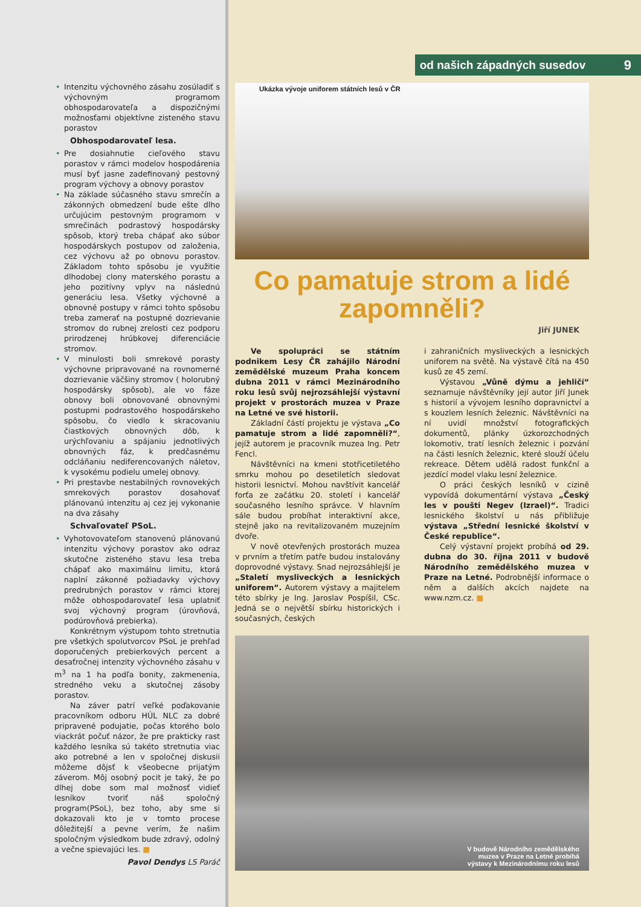• Intenzitu výchovného zásahu zosúladiť s výchovným programom obhospodarovateľa a dispozičnými možnosťami objektívne zisteného stavu porastov
Obhospodarovateľ lesa.
• Pre dosiahnutie cieľového stavu porastov v rámci modelov hospodárenia musí byť jasne zadefinovaný pestovný program výchovy a obnovy porastov
• Na základe súčasného stavu smrečín a zákonných obmedzení bude ešte dlho určujúcim pestovným programom v smrečinách podrastový hospodársky spôsob, ktorý treba chápať ako súbor hospodárskych postupov od založenia, cez výchovu až po obnovu porastov. Základom tohto spôsobu je využitie dlhodobej clony materského porastu a jeho pozitívny vplyv na následnú generáciu lesa. Všetky výchovné a obnovné postupy v rámci tohto spôsobu treba zamerať na postupné dozrievanie stromov do rubnej zrelosti cez podporu prirodzenej hrúbkovej diferenciácie stromov.
• V minulosti boli smrekové porasty výchovne pripravované na rovnomerné dozrievanie väčšiny stromov ( holorubný hospodársky spôsob), ale vo fáze obnovy boli obnovované obnovnými postupmi podrastového hospodárskeho spôsobu, čo viedlo k skracovaniu čiastkových obnovných dôb, k urýchľovaniu a spájaniu jednotlivých obnovných fáz, k predčasnému odcláňaniu nediferencovaných náletov, k vysokému podielu umelej obnovy.
• Pri prestavbe nestabilných rovnovekých smrekových porastov dosahovať plánovanú intenzitu aj cez jej vykonanie na dva zásahy
Schvaľovateľ PSoL.
• Vyhotovovateľom stanovenú plánovanú intenzitu výchovy porastov ako odraz skutočne zisteného stavu lesa treba chápať ako maximálnu limitu, ktorá naplní zákonné požiadavky výchovy predrubných porastov v rámci ktorej môže obhospodarovateľ lesa uplatniť svoj výchovný program (úrovňová, podúrovňová prebierka).
Konkrétnym výstupom tohto stretnutia pre všetkých spolutvorcov PSoL je prehľad doporučených prebierkových percent a desaťročnej intenzity výchovného zásahu v m<sup>3</sup> na 1 ha podľa bonity, zakmenenia, stredného veku a skutočnej zásoby porastov.
Na záver patrí veľké poďakovanie pracovníkom odboru HÚL NLC za dobré pripravené podujatie, počas ktorého bolo viackrát počuť názor, že pre prakticky rast každého lesníka sú takéto stretnutia viac ako potrebné a len v spoločnej diskusii môžeme dôjsť k všeobecne prijatým záverom. Môj osobný pocit je taký, že po dlhej dobe som mal možnosť vidieť lesníkov tvoriť náš spoločný program(PSoL), bez toho, aby sme si dokazovali kto je v tomto procese dôležitejší a pevne verím, že našim spoločným výsledkom bude zdravý, odolný a večne spievajúci les. ■
Pavol Dendys LS Paráč
od našich západných susedov 9
Ukázka vývoje uniforem státních lesů v ČR
Co pamatuje strom a lidé zapomněli?
Jiří JUNEK
Ve spolupráci se státním podnikem Lesy ČR zahájilo Národní zemědělské muzeum Praha koncem dubna 2011 v rámci Mezinárodního roku lesů svůj nejrozsáhlejší výstavní projekt v prostorách muzea v Praze na Letné ve své historii.
Základní částí projektu je výstava „Co pamatuje strom a lidé zapomněli?“, jejíž autorem je pracovník muzea Ing. Petr Fencl.
Návštěvníci na kmeni stotřicetiletého smrku mohou po desetiletích sledovat historii lesnictví. Mohou navštívit kancelář forťa ze začátku 20. století i kancelář současného lesního správce. V hlavním sále budou probíhat interaktivní akce, stejně jako na revitalizovaném muzejním dvoře.
V nově otevřených prostorách muzea v prvním a třetím patře budou instalovány doprovodné výstavy. Snad nejrozsáhlejší je „Staletí mysliveckých a lesnických uniforem“. Autorem výstavy a majitelem této sbírky je Ing. Jaroslav Pospíšil, CSc. Jedná se o největší sbírku historických i současných, českých
i zahraničních mysliveckých a lesnických uniforem na světě. Na výstavě čítá na 450 kusů ze 45 zemí.
Výstavou „Vůně dýmu a jehličí“ seznamuje návštěvníky její autor Jiří Junek s historií a vývojem lesního dopravnictví a s kouzlem lesních železnic. Návštěvníci na ní uvidí množství fotografických dokumentů, plánky úzkorozchodných lokomotiv, tratí lesních železnic i pozvání na části lesních železnic, které slouží účelu rekreace. Dětem udělá radost funkční a jezdící model vlaku lesní železnice.
O práci českých lesníků v cizině vypovídá dokumentární výstava „Český les v poušti Negev (Izrael)“. Tradici lesnického školství u nás přibližuje výstava „Střední lesnické školství v České republice“.
Celý výstavní projekt probíhá od 29. dubna do 30. října 2011 v budově Národního zemědělského muzea v Praze na Letné. Podrobnější informace o něm a dalších akcích najdete na www.nzm.cz. ■
V budově Národního zemědělského
muzea v Praze na Letné probíhá
výstavy k Mezinárodnímu roku lesů